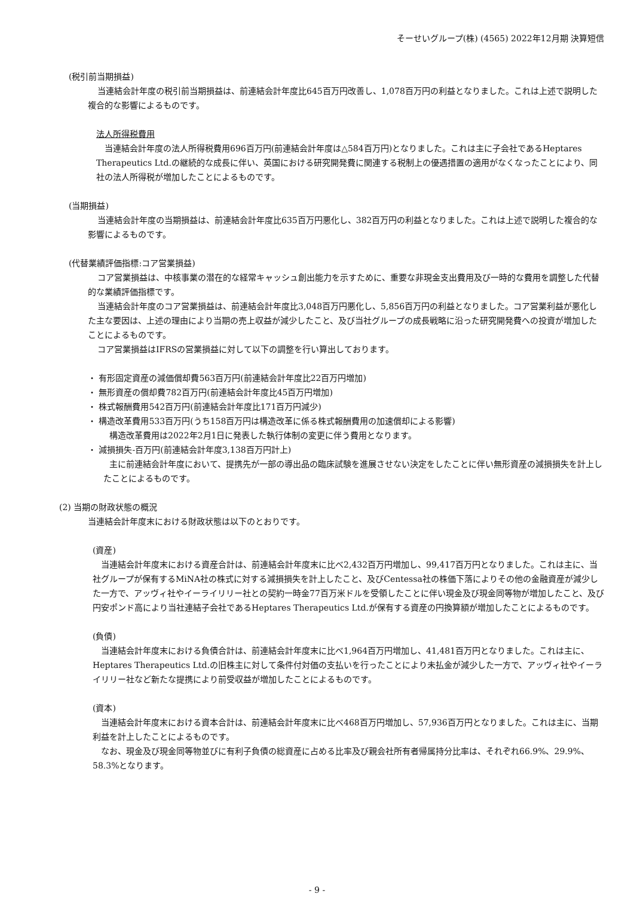そーせいグループ(株) (4565) 2022年12月期 決算短信
(税引前当期損益)
当連結会計年度の税引前当期損益は、前連結会計年度比645百万円改善し、1,078百万円の利益となりました。これは上述で説明した複合的な影響によるものです。
法人所得税費用
当連結会計年度の法人所得税費用696百万円(前連結会計年度は△584百万円)となりました。これは主に子会社であるHeptares Therapeutics Ltd.の継続的な成長に伴い、英国における研究開発費に関連する税制上の優遇措置の適用がなくなったことにより、同社の法人所得税が増加したことによるものです。
(当期損益)
当連結会計年度の当期損益は、前連結会計年度比635百万円悪化し、382百万円の利益となりました。これは上述で説明した複合的な影響によるものです。
(代替業績評価指標:コア営業損益)
コア営業損益は、中核事業の潜在的な経常キャッシュ創出能力を示すために、重要な非現金支出費用及び一時的な費用を調整した代替的な業績評価指標です。
当連結会計年度のコア営業損益は、前連結会計年度比3,048百万円悪化し、5,856百万円の利益となりました。コア営業利益が悪化した主な要因は、上述の理由により当期の売上収益が減少したこと、及び当社グループの成長戦略に沿った研究開発費への投資が増加したことによるものです。
コア営業損益はIFRSの営業損益に対して以下の調整を行い算出しております。
・ 有形固定資産の減価償却費563百万円(前連結会計年度比22百万円増加)
・ 無形資産の償却費782百万円(前連結会計年度比45百万円増加)
・ 株式報酬費用542百万円(前連結会計年度比171百万円減少)
・ 構造改革費用533百万円(うち158百万円は構造改革に係る株式報酬費用の加速償却による影響)
構造改革費用は2022年2月1日に発表した執行体制の変更に伴う費用となります。
・ 減損損失-百万円(前連結会計年度3,138百万円計上)
主に前連結会計年度において、提携先が一部の導出品の臨床試験を進展させない決定をしたことに伴い無形資産の減損損失を計上したことによるものです。
(2) 当期の財政状態の概況
当連結会計年度末における財政状態は以下のとおりです。
(資産)
当連結会計年度末における資産合計は、前連結会計年度末に比べ2,432百万円増加し、99,417百万円となりました。これは主に、当社グループが保有するMiNA社の株式に対する減損損失を計上したこと、及びCentessa社の株価下落によりその他の金融資産が減少した一方で、アッヴィ社やイーライリリー社との契約一時金77百万米ドルを受領したことに伴い現金及び現金同等物が増加したこと、及び円安ポンド高により当社連結子会社であるHeptares Therapeutics Ltd.が保有する資産の円換算額が増加したことによるものです。
(負債)
当連結会計年度末における負債合計は、前連結会計年度末に比べ1,964百万円増加し、41,481百万円となりました。これは主に、Heptares Therapeutics Ltd.の旧株主に対して条件付対価の支払いを行ったことにより未払金が減少した一方で、アッヴィ社やイーライリリー社など新たな提携により前受収益が増加したことによるものです。
(資本)
当連結会計年度末における資本合計は、前連結会計年度末に比べ468百万円増加し、57,936百万円となりました。これは主に、当期利益を計上したことによるものです。
なお、現金及び現金同等物並びに有利子負債の総資産に占める比率及び親会社所有者帰属持分比率は、それぞれ66.9%、29.9%、58.3%となります。
- 9 -